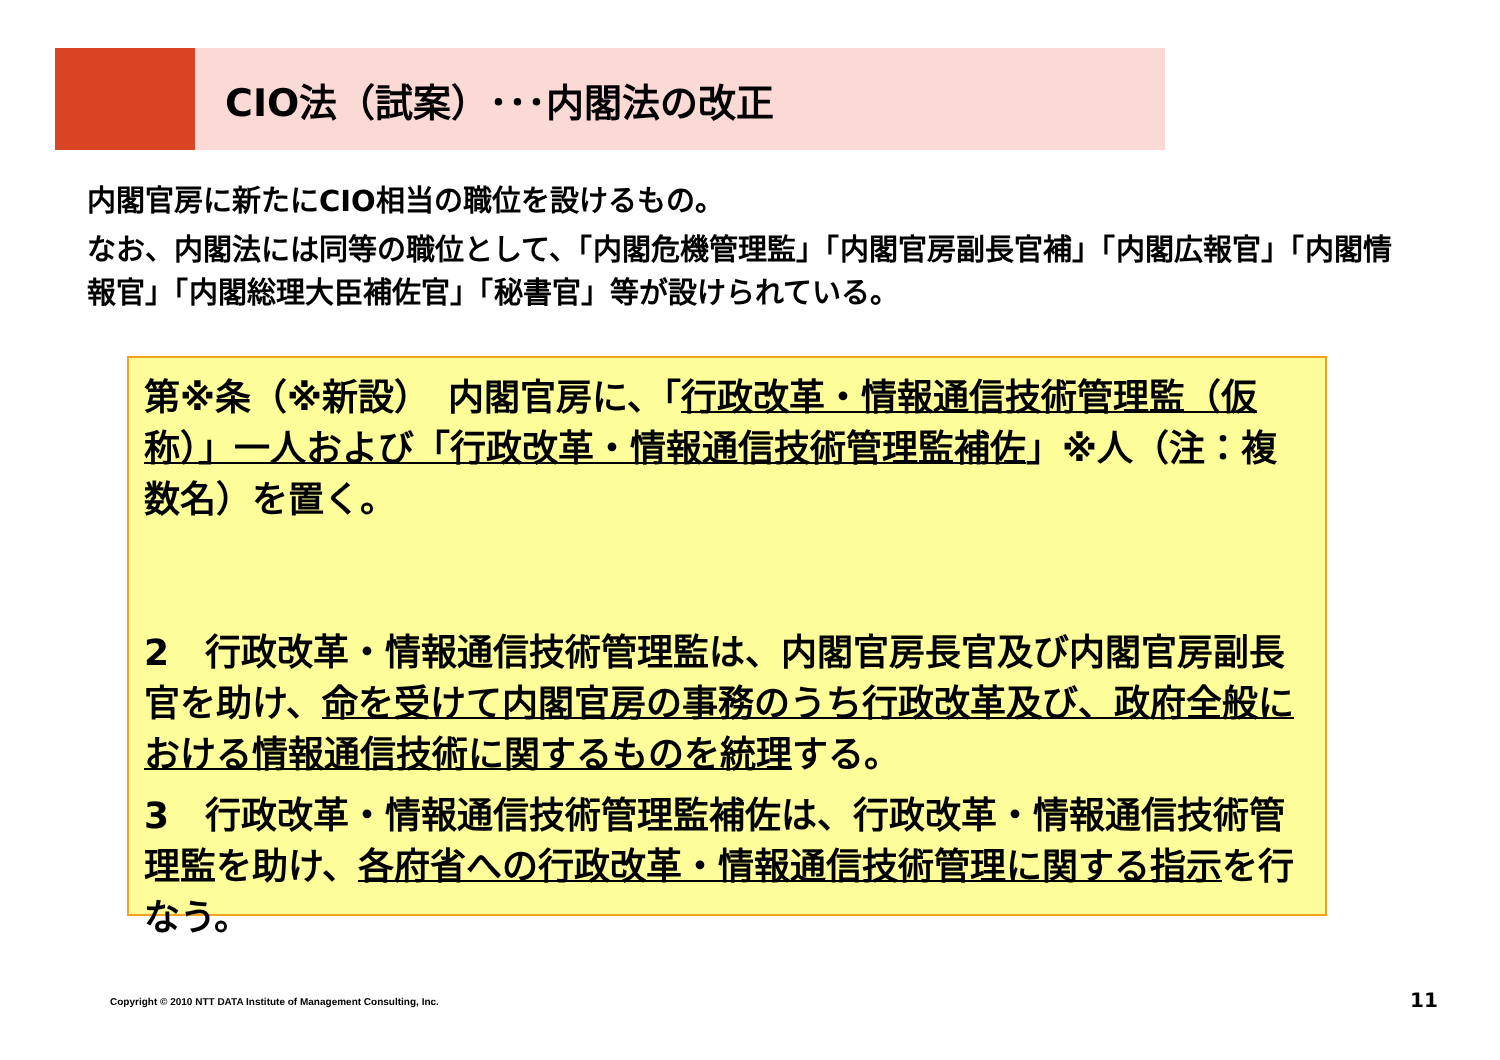CIO法（試案）･･･内閣法の改正
内閣官房に新たにCIO相当の職位を設けるもの。
なお、内閣法には同等の職位として、「内閣危機管理監」「内閣官房副長官補」「内閣広報官」「内閣情報官」「内閣総理大臣補佐官」「秘書官」等が設けられている。
第※条（※新設）　内閣官房に、「行政改革・情報通信技術管理監（仮称）」一人および「行政改革・情報通信技術管理監補佐」※人（注：複数名）を置く。
2　行政改革・情報通信技術管理監は、内閣官房長官及び内閣官房副長官を助け、命を受けて内閣官房の事務のうち行政改革及び、政府全般における情報通信技術に関するものを統理する。
3　行政改革・情報通信技術管理監補佐は、行政改革・情報通信技術管理監を助け、各府省への行政改革・情報通信技術管理に関する指示を行なう。
Copyright © 2010 NTT DATA Institute of Management Consulting, Inc.
11